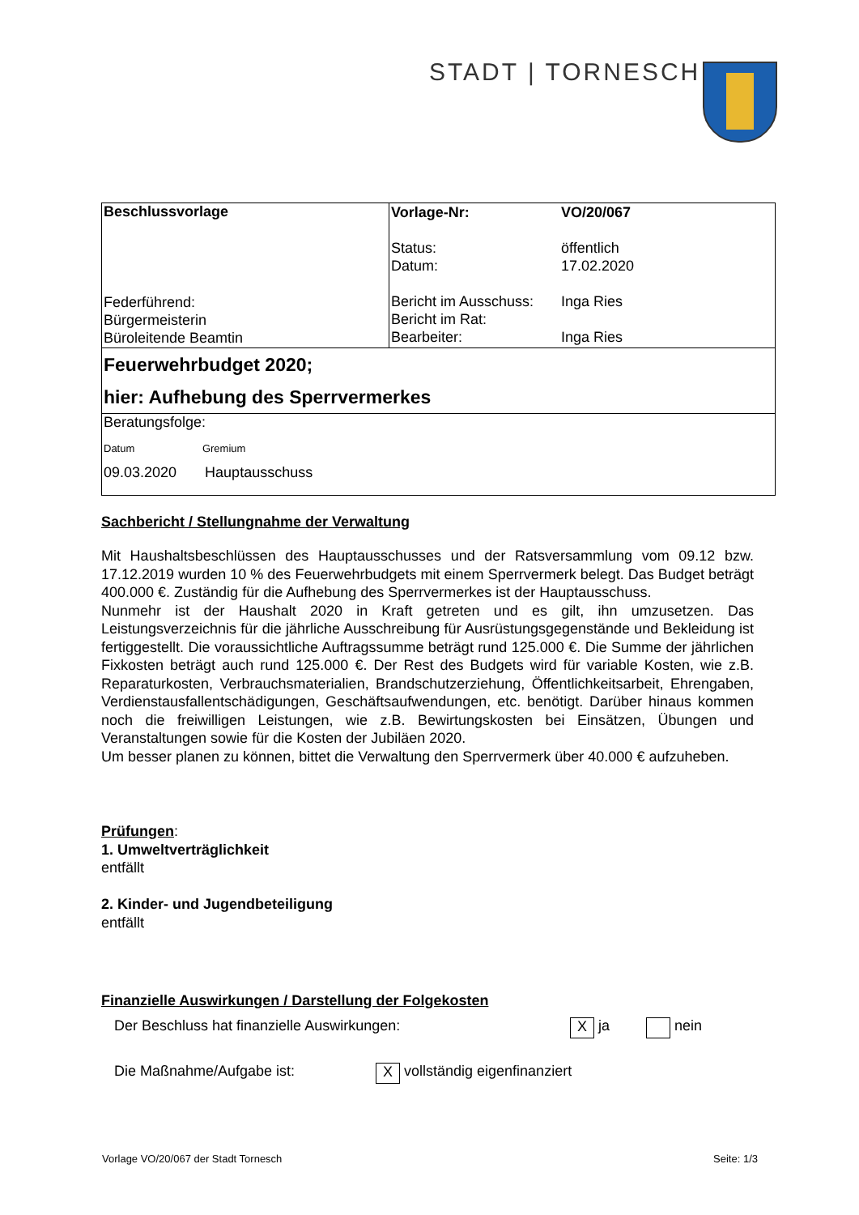STADT | TORNESCH
| Beschlussvorlage Federführend: Bürgermeisterin Büroleitende Beamtin | / Vorlage-Nr: / VO/20/067 / / Status: Datum: / öffentlich 17.02.2020 / / Bericht im Ausschuss: Bericht im Rat: Bearbeiter: / Inga Ries Inga Ries / |
| Feuerwehrbudget 2020; hier: Aufhebung des Sperrvermerkes | |
| Beratungsfolge: Datum Gremium 09.03.2020 Hauptausschuss | |
Sachbericht / Stellungnahme der Verwaltung
Mit Haushaltsbeschlüssen des Hauptausschusses und der Ratsversammlung vom 09.12 bzw. 17.12.2019 wurden 10 % des Feuerwehrbudgets mit einem Sperrvermerk belegt. Das Budget beträgt 400.000 €. Zuständig für die Aufhebung des Sperrvermerkes ist der Hauptausschuss.
Nunmehr ist der Haushalt 2020 in Kraft getreten und es gilt, ihn umzusetzen. Das Leistungsverzeichnis für die jährliche Ausschreibung für Ausrüstungsgegenstände und Bekleidung ist fertiggestellt. Die voraussichtliche Auftragssumme beträgt rund 125.000 €. Die Summe der jährlichen Fixkosten beträgt auch rund 125.000 €. Der Rest des Budgets wird für variable Kosten, wie z.B. Reparaturkosten, Verbrauchsmaterialien, Brandschutzerziehung, Öffentlichkeitsarbeit, Ehrengaben, Verdienstausfallentschädigungen, Geschäftsaufwendungen, etc. benötigt. Darüber hinaus kommen noch die freiwilligen Leistungen, wie z.B. Bewirtungskosten bei Einsätzen, Übungen und Veranstaltungen sowie für die Kosten der Jubiläen 2020.
Um besser planen zu können, bittet die Verwaltung den Sperrvermerk über 40.000 € aufzuheben.
Prüfungen:
1. Umweltverträglichkeit
entfällt
2. Kinder- und Jugendbeteiligung
entfällt
Finanzielle Auswirkungen / Darstellung der Folgekosten
Der Beschluss hat finanzielle Auswirkungen: X ja nein
Die Maßnahme/Aufgabe ist: X vollständig eigenfinanziert
Vorlage VO/20/067 der Stadt Tornesch Seite: 1/3